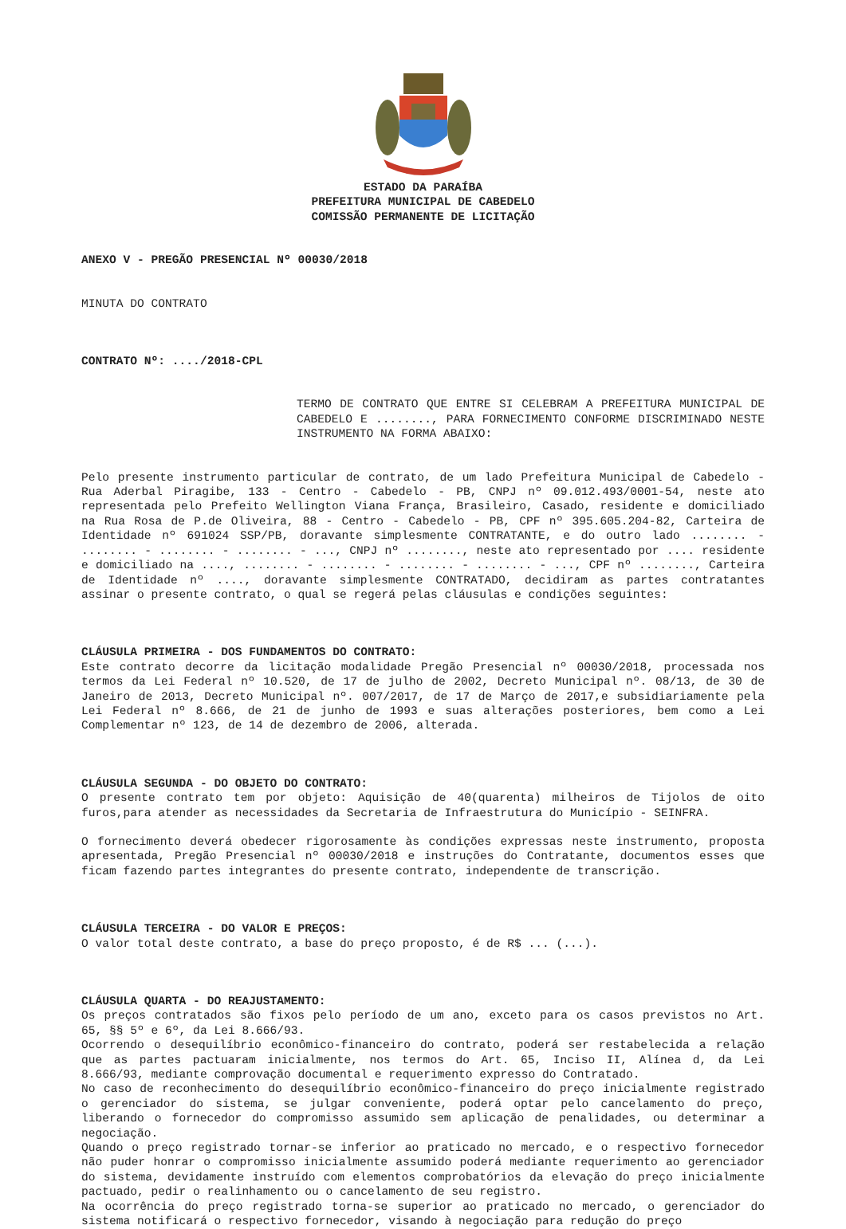ESTADO DA PARAÍBA
PREFEITURA MUNICIPAL DE CABEDELO
COMISSÃO PERMANENTE DE LICITAÇÃO
ANEXO V - PREGÃO PRESENCIAL Nº 00030/2018
MINUTA DO CONTRATO
CONTRATO Nº: ..../2018-CPL
TERMO DE CONTRATO QUE ENTRE SI CELEBRAM A PREFEITURA MUNICIPAL DE CABEDELO E ........, PARA FORNECIMENTO CONFORME DISCRIMINADO NESTE INSTRUMENTO NA FORMA ABAIXO:
Pelo presente instrumento particular de contrato, de um lado Prefeitura Municipal de Cabedelo - Rua Aderbal Piragibe, 133 - Centro - Cabedelo - PB, CNPJ nº 09.012.493/0001-54, neste ato representada pelo Prefeito Wellington Viana França, Brasileiro, Casado, residente e domiciliado na Rua Rosa de P.de Oliveira, 88 - Centro - Cabedelo - PB, CPF nº 395.605.204-82, Carteira de Identidade nº 691024 SSP/PB, doravante simplesmente CONTRATANTE, e do outro lado ........ - ........ - ........ - ........ - ..., CNPJ nº ........, neste ato representado por .... residente e domiciliado na ...., ........ - ........ - ........ - ........ - ..., CPF nº ........, Carteira de Identidade nº ...., doravante simplesmente CONTRATADO, decidiram as partes contratantes assinar o presente contrato, o qual se regerá pelas cláusulas e condições seguintes:
CLÁUSULA PRIMEIRA - DOS FUNDAMENTOS DO CONTRATO:
Este contrato decorre da licitação modalidade Pregão Presencial nº 00030/2018, processada nos termos da Lei Federal nº 10.520, de 17 de julho de 2002, Decreto Municipal nº. 08/13, de 30 de Janeiro de 2013, Decreto Municipal nº. 007/2017, de 17 de Março de 2017,e subsidiariamente pela Lei Federal nº 8.666, de 21 de junho de 1993 e suas alterações posteriores, bem como a Lei Complementar nº 123, de 14 de dezembro de 2006, alterada.
CLÁUSULA SEGUNDA - DO OBJETO DO CONTRATO:
O presente contrato tem por objeto: Aquisição de 40(quarenta) milheiros de Tijolos de oito furos,para atender as necessidades da Secretaria de Infraestrutura do Município - SEINFRA.
O fornecimento deverá obedecer rigorosamente às condições expressas neste instrumento, proposta apresentada, Pregão Presencial nº 00030/2018 e instruções do Contratante, documentos esses que ficam fazendo partes integrantes do presente contrato, independente de transcrição.
CLÁUSULA TERCEIRA - DO VALOR E PREÇOS:
O valor total deste contrato, a base do preço proposto, é de R$ ... (...).
CLÁUSULA QUARTA - DO REAJUSTAMENTO:
Os preços contratados são fixos pelo período de um ano, exceto para os casos previstos no Art. 65, §§ 5º e 6º, da Lei 8.666/93.
Ocorrendo o desequilíbrio econômico-financeiro do contrato, poderá ser restabelecida a relação que as partes pactuaram inicialmente, nos termos do Art. 65, Inciso II, Alínea d, da Lei 8.666/93, mediante comprovação documental e requerimento expresso do Contratado.
No caso de reconhecimento do desequilíbrio econômico-financeiro do preço inicialmente registrado o gerenciador do sistema, se julgar conveniente, poderá optar pelo cancelamento do preço, liberando o fornecedor do compromisso assumido sem aplicação de penalidades, ou determinar a negociação.
Quando o preço registrado tornar-se inferior ao praticado no mercado, e o respectivo fornecedor não puder honrar o compromisso inicialmente assumido poderá mediante requerimento ao gerenciador do sistema, devidamente instruído com elementos comprobatórios da elevação do preço inicialmente pactuado, pedir o realinhamento ou o cancelamento de seu registro.
Na ocorrência do preço registrado torna-se superior ao praticado no mercado, o gerenciador do sistema notificará o respectivo fornecedor, visando à negociação para redução do preço